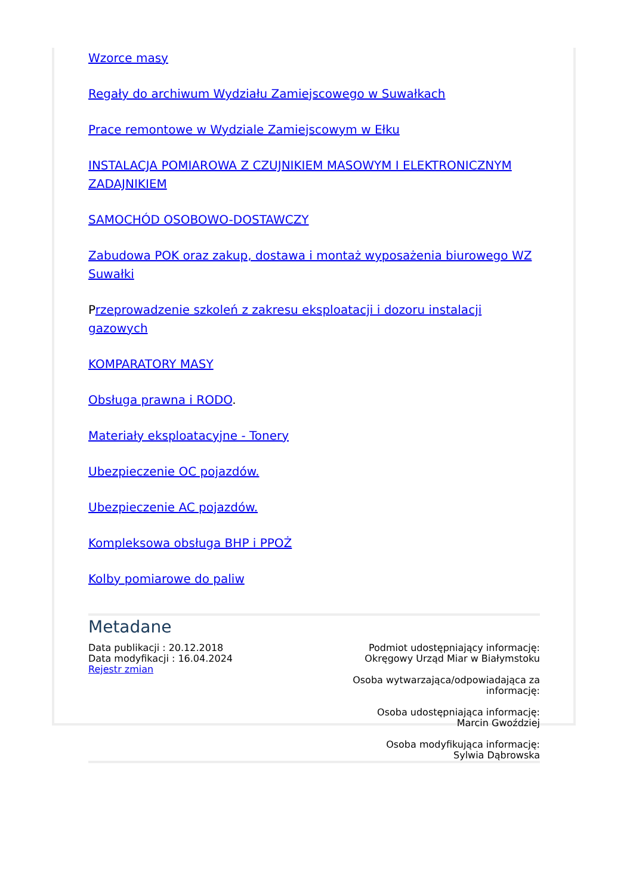Wzorce masy
Regały do archiwum Wydziału Zamiejscowego w Suwałkach
Prace remontowe w Wydziale Zamiejscowym w Ełku
INSTALACJA POMIAROWA Z CZUJNIKIEM MASOWYM I ELEKTRONICZNYM ZADAJNIKIEM
SAMOCHÓD OSOBOWO-DOSTAWCZY
Zabudowa POK oraz zakup, dostawa i montaż wyposażenia biurowego WZ Suwałki
Przeprowadzenie szkoleń z zakresu eksploatacji i dozoru instalacji gazowych
KOMPARATORY MASY
Obsługa prawna i RODO.
Materiały eksploatacyjne - Tonery
Ubezpieczenie OC pojazdów.
Ubezpieczenie AC pojazdów.
Kompleksowa obsługa BHP i PPOŻ
Kolby pomiarowe do paliw
Metadane
Data publikacji : 20.12.2018
Data modyfikacji : 16.04.2024
Rejestr zmian
Podmiot udostępniający informację:
Okręgowy Urząd Miar w Białymstoku
Osoba wytwarzająca/odpowiadająca za
informację:
Osoba udostępniająca informację:
Marcin Gwoździej
Osoba modyfikująca informację:
Sylwia Dąbrowska